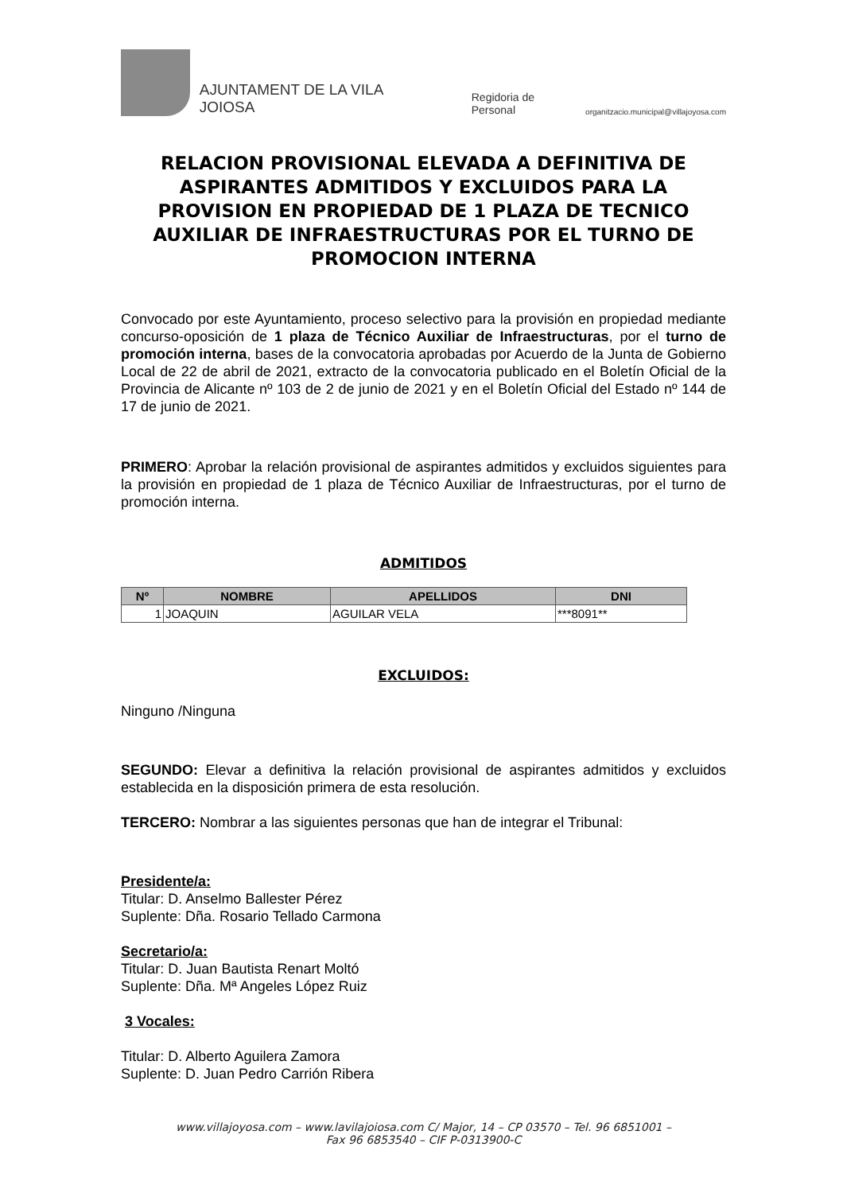AJUNTAMENT DE LA VILA JOIOSA Regidoria de Personal organitzacio.municipal@villajoyosa.com
RELACION PROVISIONAL ELEVADA A DEFINITIVA DE ASPIRANTES ADMITIDOS Y EXCLUIDOS PARA LA PROVISION EN PROPIEDAD DE 1 PLAZA DE TECNICO AUXILIAR DE INFRAESTRUCTURAS POR EL TURNO DE PROMOCION INTERNA
Convocado por este Ayuntamiento, proceso selectivo para la provisión en propiedad mediante concurso-oposición de 1 plaza de Técnico Auxiliar de Infraestructuras, por el turno de promoción interna, bases de la convocatoria aprobadas por Acuerdo de la Junta de Gobierno Local de 22 de abril de 2021, extracto de la convocatoria publicado en el Boletín Oficial de la Provincia de Alicante nº 103 de 2 de junio de 2021 y en el Boletín Oficial del Estado nº 144 de 17 de junio de 2021.
PRIMERO: Aprobar la relación provisional de aspirantes admitidos y excluidos siguientes para la provisión en propiedad de 1 plaza de Técnico Auxiliar de Infraestructuras, por el turno de promoción interna.
ADMITIDOS
| Nº | NOMBRE | APELLIDOS | DNI |
| --- | --- | --- | --- |
| 1 | JOAQUIN | AGUILAR VELA | ***8091** |
EXCLUIDOS:
Ninguno /Ninguna
SEGUNDO: Elevar a definitiva la relación provisional de aspirantes admitidos y excluidos establecida en la disposición primera de esta resolución.
TERCERO: Nombrar a las siguientes personas que han de integrar el Tribunal:
Presidente/a:
Titular: D. Anselmo Ballester Pérez
Suplente: Dña. Rosario Tellado Carmona
Secretario/a:
Titular: D. Juan Bautista Renart Moltó
Suplente: Dña. Mª Angeles López Ruiz
3 Vocales:
Titular: D. Alberto Aguilera Zamora
Suplente: D. Juan Pedro Carrión Ribera
www.villajoyosa.com – www.lavilajoiosa.com C/ Major, 14 – CP 03570 – Tel. 96 6851001 –
Fax 96 6853540 – CIF P-0313900-C